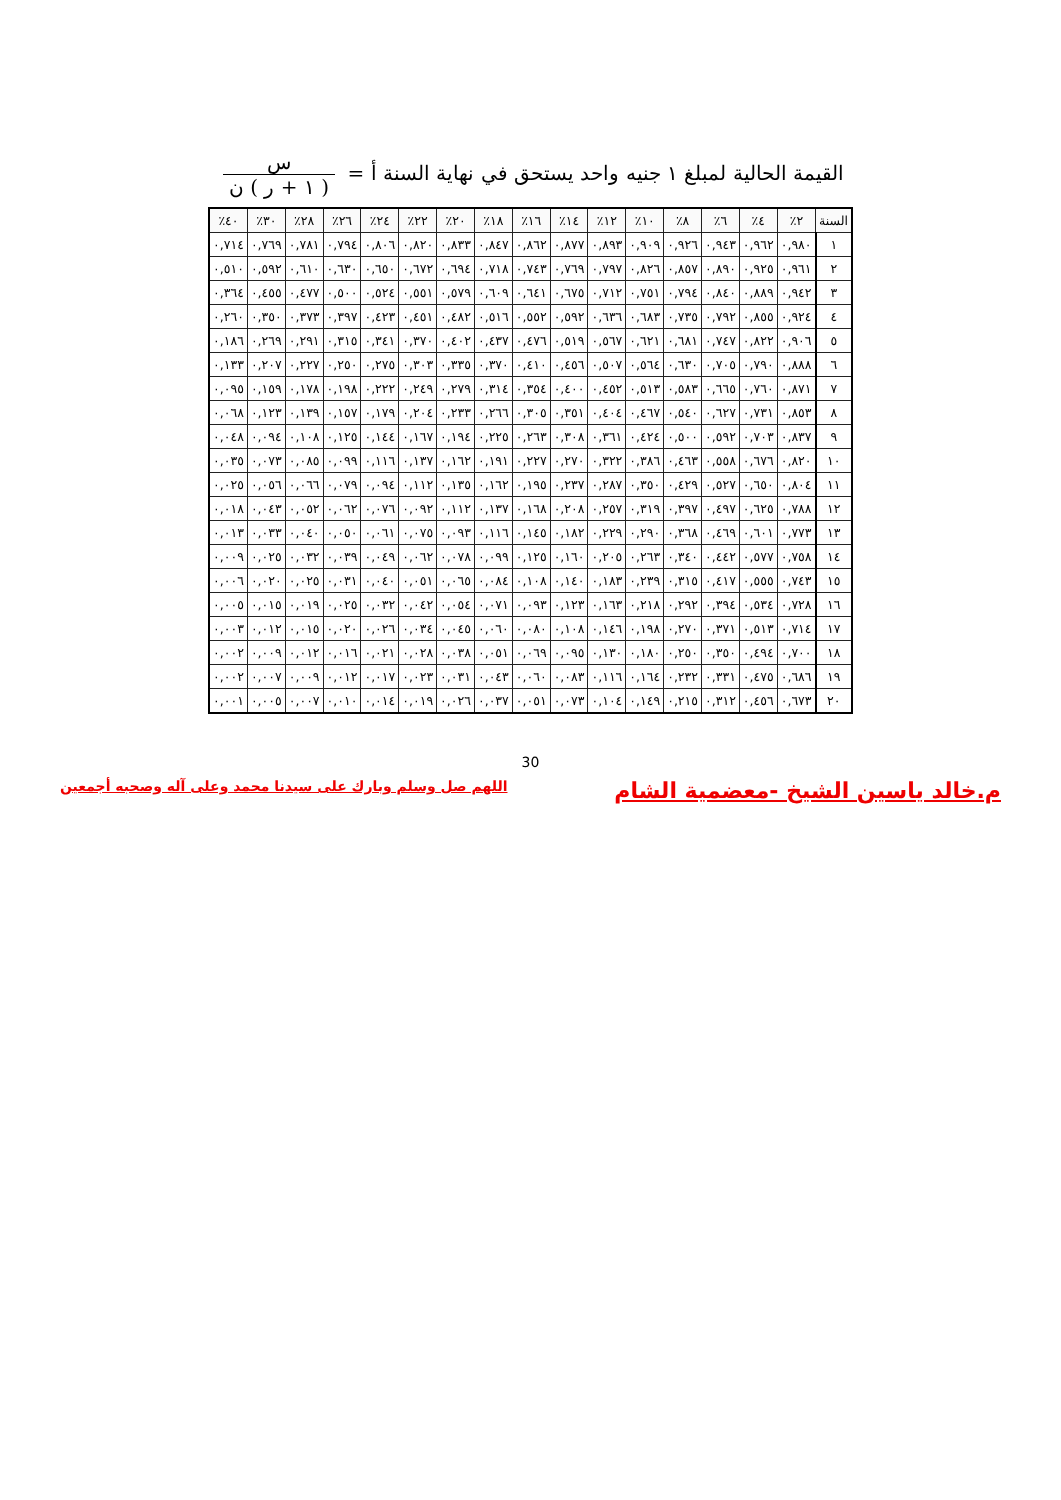القيمة الحالية لمبلغ ١ جنيه واحد يستحق في نهاية السنة أ = س ( ١ + ر ) ن
| السنة | ٢٪ | ٤٪ | ٦٪ | ٨٪ | ١٠٪ | ١٢٪ | ١٤٪ | ١٦٪ | ١٨٪ | ٢٠٪ | ٢٢٪ | ٢٤٪ | ٢٦٪ | ٢٨٪ | ٣٠٪ | ٤٠٪ |
| --- | --- | --- | --- | --- | --- | --- | --- | --- | --- | --- | --- | --- | --- | --- | --- | --- |
| ١ | ٠,٩٨٠ | ٠,٩٦٢ | ٠,٩٤٣ | ٠,٩٢٦ | ٠,٩٠٩ | ٠,٨٩٣ | ٠,٨٧٧ | ٠,٨٦٢ | ٠,٨٤٧ | ٠,٨٣٣ | ٠,٨٢٠ | ٠,٨٠٦ | ٠,٧٩٤ | ٠,٧٨١ | ٠,٧٦٩ | ٠,٧١٤ |
| ٢ | ٠,٩٦١ | ٠,٩٢٥ | ٠,٨٩٠ | ٠,٨٥٧ | ٠,٨٢٦ | ٠,٧٩٧ | ٠,٧٦٩ | ٠,٧٤٣ | ٠,٧١٨ | ٠,٦٩٤ | ٠,٦٧٢ | ٠,٦٥٠ | ٠,٦٣٠ | ٠,٦١٠ | ٠,٥٩٢ | ٠,٥١٠ |
| ٣ | ٠,٩٤٢ | ٠,٨٨٩ | ٠,٨٤٠ | ٠,٧٩٤ | ٠,٧٥١ | ٠,٧١٢ | ٠,٦٧٥ | ٠,٦٤١ | ٠,٦٠٩ | ٠,٥٧٩ | ٠,٥٥١ | ٠,٥٢٤ | ٠,٥٠٠ | ٠,٤٧٧ | ٠,٤٥٥ | ٠,٣٦٤ |
| ٤ | ٠,٩٢٤ | ٠,٨٥٥ | ٠,٧٩٢ | ٠,٧٣٥ | ٠,٦٨٣ | ٠,٦٣٦ | ٠,٥٩٢ | ٠,٥٥٢ | ٠,٥١٦ | ٠,٤٨٢ | ٠,٤٥١ | ٠,٤٢٣ | ٠,٣٩٧ | ٠,٣٧٣ | ٠,٣٥٠ | ٠,٢٦٠ |
| ٥ | ٠,٩٠٦ | ٠,٨٢٢ | ٠,٧٤٧ | ٠,٦٨١ | ٠,٦٢١ | ٠,٥٦٧ | ٠,٥١٩ | ٠,٤٧٦ | ٠,٤٣٧ | ٠,٤٠٢ | ٠,٣٧٠ | ٠,٣٤١ | ٠,٣١٥ | ٠,٢٩١ | ٠,٢٦٩ | ٠,١٨٦ |
| ٦ | ٠,٨٨٨ | ٠,٧٩٠ | ٠,٧٠٥ | ٠,٦٣٠ | ٠,٥٦٤ | ٠,٥٠٧ | ٠,٤٥٦ | ٠,٤١٠ | ٠,٣٧٠ | ٠,٣٣٥ | ٠,٣٠٣ | ٠,٢٧٥ | ٠,٢٥٠ | ٠,٢٢٧ | ٠,٢٠٧ | ٠,١٣٣ |
| ٧ | ٠,٨٧١ | ٠,٧٦٠ | ٠,٦٦٥ | ٠,٥٨٣ | ٠,٥١٣ | ٠,٤٥٢ | ٠,٤٠٠ | ٠,٣٥٤ | ٠,٣١٤ | ٠,٢٧٩ | ٠,٢٤٩ | ٠,٢٢٢ | ٠,١٩٨ | ٠,١٧٨ | ٠,١٥٩ | ٠,٠٩٥ |
| ٨ | ٠,٨٥٣ | ٠,٧٣١ | ٠,٦٢٧ | ٠,٥٤٠ | ٠,٤٦٧ | ٠,٤٠٤ | ٠,٣٥١ | ٠,٣٠٥ | ٠,٢٦٦ | ٠,٢٣٣ | ٠,٢٠٤ | ٠,١٧٩ | ٠,١٥٧ | ٠,١٣٩ | ٠,١٢٣ | ٠,٠٦٨ |
| ٩ | ٠,٨٣٧ | ٠,٧٠٣ | ٠,٥٩٢ | ٠,٥٠٠ | ٠,٤٢٤ | ٠,٣٦١ | ٠,٣٠٨ | ٠,٢٦٣ | ٠,٢٢٥ | ٠,١٩٤ | ٠,١٦٧ | ٠,١٤٤ | ٠,١٢٥ | ٠,١٠٨ | ٠,٠٩٤ | ٠,٠٤٨ |
| ١٠ | ٠,٨٢٠ | ٠,٦٧٦ | ٠,٥٥٨ | ٠,٤٦٣ | ٠,٣٨٦ | ٠,٣٢٢ | ٠,٢٧٠ | ٠,٢٢٧ | ٠,١٩١ | ٠,١٦٢ | ٠,١٣٧ | ٠,١١٦ | ٠,٠٩٩ | ٠,٠٨٥ | ٠,٠٧٣ | ٠,٠٣٥ |
| ١١ | ٠,٨٠٤ | ٠,٦٥٠ | ٠,٥٢٧ | ٠,٤٢٩ | ٠,٣٥٠ | ٠,٢٨٧ | ٠,٢٣٧ | ٠,١٩٥ | ٠,١٦٢ | ٠,١٣٥ | ٠,١١٢ | ٠,٠٩٤ | ٠,٠٧٩ | ٠,٠٦٦ | ٠,٠٥٦ | ٠,٠٢٥ |
| ١٢ | ٠,٧٨٨ | ٠,٦٢٥ | ٠,٤٩٧ | ٠,٣٩٧ | ٠,٣١٩ | ٠,٢٥٧ | ٠,٢٠٨ | ٠,١٦٨ | ٠,١٣٧ | ٠,١١٢ | ٠,٠٩٢ | ٠,٠٧٦ | ٠,٠٦٢ | ٠,٠٥٢ | ٠,٠٤٣ | ٠,٠١٨ |
| ١٣ | ٠,٧٧٣ | ٠,٦٠١ | ٠,٤٦٩ | ٠,٣٦٨ | ٠,٢٩٠ | ٠,٢٢٩ | ٠,١٨٢ | ٠,١٤٥ | ٠,١١٦ | ٠,٠٩٣ | ٠,٠٧٥ | ٠,٠٦١ | ٠,٠٥٠ | ٠,٠٤٠ | ٠,٠٣٣ | ٠,٠١٣ |
| ١٤ | ٠,٧٥٨ | ٠,٥٧٧ | ٠,٤٤٢ | ٠,٣٤٠ | ٠,٢٦٣ | ٠,٢٠٥ | ٠,١٦٠ | ٠,١٢٥ | ٠,٠٩٩ | ٠,٠٧٨ | ٠,٠٦٢ | ٠,٠٤٩ | ٠,٠٣٩ | ٠,٠٣٢ | ٠,٠٢٥ | ٠,٠٠٩ |
| ١٥ | ٠,٧٤٣ | ٠,٥٥٥ | ٠,٤١٧ | ٠,٣١٥ | ٠,٢٣٩ | ٠,١٨٣ | ٠,١٤٠ | ٠,١٠٨ | ٠,٠٨٤ | ٠,٠٦٥ | ٠,٠٥١ | ٠,٠٤٠ | ٠,٠٣١ | ٠,٠٢٥ | ٠,٠٢٠ | ٠,٠٠٦ |
| ١٦ | ٠,٧٢٨ | ٠,٥٣٤ | ٠,٣٩٤ | ٠,٢٩٢ | ٠,٢١٨ | ٠,١٦٣ | ٠,١٢٣ | ٠,٠٩٣ | ٠,٠٧١ | ٠,٠٥٤ | ٠,٠٤٢ | ٠,٠٣٢ | ٠,٠٢٥ | ٠,٠١٩ | ٠,٠١٥ | ٠,٠٠٥ |
| ١٧ | ٠,٧١٤ | ٠,٥١٣ | ٠,٣٧١ | ٠,٢٧٠ | ٠,١٩٨ | ٠,١٤٦ | ٠,١٠٨ | ٠,٠٨٠ | ٠,٠٦٠ | ٠,٠٤٥ | ٠,٠٣٤ | ٠,٠٢٦ | ٠,٠٢٠ | ٠,٠١٥ | ٠,٠١٢ | ٠,٠٠٣ |
| ١٨ | ٠,٧٠٠ | ٠,٤٩٤ | ٠,٣٥٠ | ٠,٢٥٠ | ٠,١٨٠ | ٠,١٣٠ | ٠,٠٩٥ | ٠,٠٦٩ | ٠,٠٥١ | ٠,٠٣٨ | ٠,٠٢٨ | ٠,٠٢١ | ٠,٠١٦ | ٠,٠١٢ | ٠,٠٠٩ | ٠,٠٠٢ |
| ١٩ | ٠,٦٨٦ | ٠,٤٧٥ | ٠,٣٣١ | ٠,٢٣٢ | ٠,١٦٤ | ٠,١١٦ | ٠,٠٨٣ | ٠,٠٦٠ | ٠,٠٤٣ | ٠,٠٣١ | ٠,٠٢٣ | ٠,٠١٧ | ٠,٠١٢ | ٠,٠٠٩ | ٠,٠٠٧ | ٠,٠٠٢ |
| ٢٠ | ٠,٦٧٣ | ٠,٤٥٦ | ٠,٣١٢ | ٠,٢١٥ | ٠,١٤٩ | ٠,١٠٤ | ٠,٠٧٣ | ٠,٠٥١ | ٠,٠٣٧ | ٠,٠٢٦ | ٠,٠١٩ | ٠,٠١٤ | ٠,٠١٠ | ٠,٠٠٧ | ٠,٠٠٥ | ٠,٠٠١ |
30
م.خالد ياسين الشيخ -معضمية الشام اللهم صل وسلم وبارك على سيدنا محمد وعلى آله وصحبه أجمعين